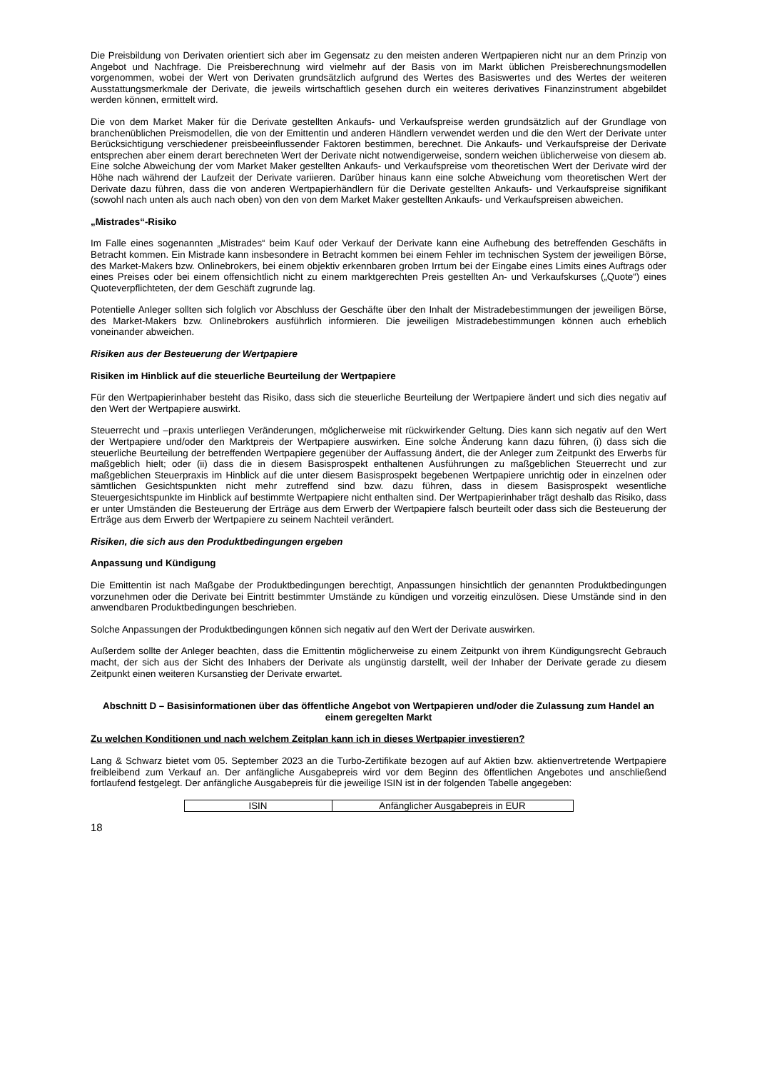Die Preisbildung von Derivaten orientiert sich aber im Gegensatz zu den meisten anderen Wertpapieren nicht nur an dem Prinzip von Angebot und Nachfrage. Die Preisberechnung wird vielmehr auf der Basis von im Markt üblichen Preisberechnungsmodellen vorgenommen, wobei der Wert von Derivaten grundsätzlich aufgrund des Wertes des Basiswertes und des Wertes der weiteren Ausstattungsmerkmale der Derivate, die jeweils wirtschaftlich gesehen durch ein weiteres derivatives Finanzinstrument abgebildet werden können, ermittelt wird.
Die von dem Market Maker für die Derivate gestellten Ankaufs- und Verkaufspreise werden grundsätzlich auf der Grundlage von branchenüblichen Preismodellen, die von der Emittentin und anderen Händlern verwendet werden und die den Wert der Derivate unter Berücksichtigung verschiedener preisbeeinflussender Faktoren bestimmen, berechnet. Die Ankaufs- und Verkaufspreise der Derivate entsprechen aber einem derart berechneten Wert der Derivate nicht notwendigerweise, sondern weichen üblicherweise von diesem ab. Eine solche Abweichung der vom Market Maker gestellten Ankaufs- und Verkaufspreise vom theoretischen Wert der Derivate wird der Höhe nach während der Laufzeit der Derivate variieren. Darüber hinaus kann eine solche Abweichung vom theoretischen Wert der Derivate dazu führen, dass die von anderen Wertpapierhändlern für die Derivate gestellten Ankaufs- und Verkaufspreise signifikant (sowohl nach unten als auch nach oben) von den von dem Market Maker gestellten Ankaufs- und Verkaufspreisen abweichen.
„Mistrades“-Risiko
Im Falle eines sogenannten „Mistrades“ beim Kauf oder Verkauf der Derivate kann eine Aufhebung des betreffenden Geschäfts in Betracht kommen. Ein Mistrade kann insbesondere in Betracht kommen bei einem Fehler im technischen System der jeweiligen Börse, des Market-Makers bzw. Onlinebrokers, bei einem objektiv erkennbaren groben Irrtum bei der Eingabe eines Limits eines Auftrags oder eines Preises oder bei einem offensichtlich nicht zu einem marktgerechten Preis gestellten An- und Verkaufskurses („Quote“) eines Quoteverpflichteten, der dem Geschäft zugrunde lag.
Potentielle Anleger sollten sich folglich vor Abschluss der Geschäfte über den Inhalt der Mistradebestimmungen der jeweiligen Börse, des Market-Makers bzw. Onlinebrokers ausführlich informieren. Die jeweiligen Mistradebestimmungen können auch erheblich voneinander abweichen.
Risiken aus der Besteuerung der Wertpapiere
Risiken im Hinblick auf die steuerliche Beurteilung der Wertpapiere
Für den Wertpapierinhaber besteht das Risiko, dass sich die steuerliche Beurteilung der Wertpapiere ändert und sich dies negativ auf den Wert der Wertpapiere auswirkt.
Steuerrecht und –praxis unterliegen Veränderungen, möglicherweise mit rückwirkender Geltung. Dies kann sich negativ auf den Wert der Wertpapiere und/oder den Marktpreis der Wertpapiere auswirken. Eine solche Änderung kann dazu führen, (i) dass sich die steuerliche Beurteilung der betreffenden Wertpapiere gegenüber der Auffassung ändert, die der Anleger zum Zeitpunkt des Erwerbs für maßgeblich hielt; oder (ii) dass die in diesem Basisprospekt enthaltenen Ausführungen zu maßgeblichen Steuerrecht und zur maßgeblichen Steuerpraxis im Hinblick auf die unter diesem Basisprospekt begebenen Wertpapiere unrichtig oder in einzelnen oder sämtlichen Gesichtspunkten nicht mehr zutreffend sind bzw. dazu führen, dass in diesem Basisprospekt wesentliche Steuergesichtspunkte im Hinblick auf bestimmte Wertpapiere nicht enthalten sind. Der Wertpapierinhaber trägt deshalb das Risiko, dass er unter Umständen die Besteuerung der Erträge aus dem Erwerb der Wertpapiere falsch beurteilt oder dass sich die Besteuerung der Erträge aus dem Erwerb der Wertpapiere zu seinem Nachteil verändert.
Risiken, die sich aus den Produktbedingungen ergeben
Anpassung und Kündigung
Die Emittentin ist nach Maßgabe der Produktbedingungen berechtigt, Anpassungen hinsichtlich der genannten Produktbedingungen vorzunehmen oder die Derivate bei Eintritt bestimmter Umstände zu kündigen und vorzeitig einzulösen. Diese Umstände sind in den anwendbaren Produktbedingungen beschrieben.
Solche Anpassungen der Produktbedingungen können sich negativ auf den Wert der Derivate auswirken.
Außerdem sollte der Anleger beachten, dass die Emittentin möglicherweise zu einem Zeitpunkt von ihrem Kündigungsrecht Gebrauch macht, der sich aus der Sicht des Inhabers der Derivate als ungünstig darstellt, weil der Inhaber der Derivate gerade zu diesem Zeitpunkt einen weiteren Kursanstieg der Derivate erwartet.
Abschnitt D – Basisinformationen über das öffentliche Angebot von Wertpapieren und/oder die Zulassung zum Handel an einem geregelten Markt
Zu welchen Konditionen und nach welchem Zeitplan kann ich in dieses Wertpapier investieren?
Lang & Schwarz bietet vom 05. September 2023 an die Turbo-Zertifikate bezogen auf auf Aktien bzw. aktienvertretende Wertpapiere freibleibend zum Verkauf an. Der anfängliche Ausgabepreis wird vor dem Beginn des öffentlichen Angebotes und anschließend fortlaufend festgelegt. Der anfängliche Ausgabepreis für die jeweilige ISIN ist in der folgenden Tabelle angegeben:
| ISIN | Anfänglicher Ausgabepreis in EUR |
18